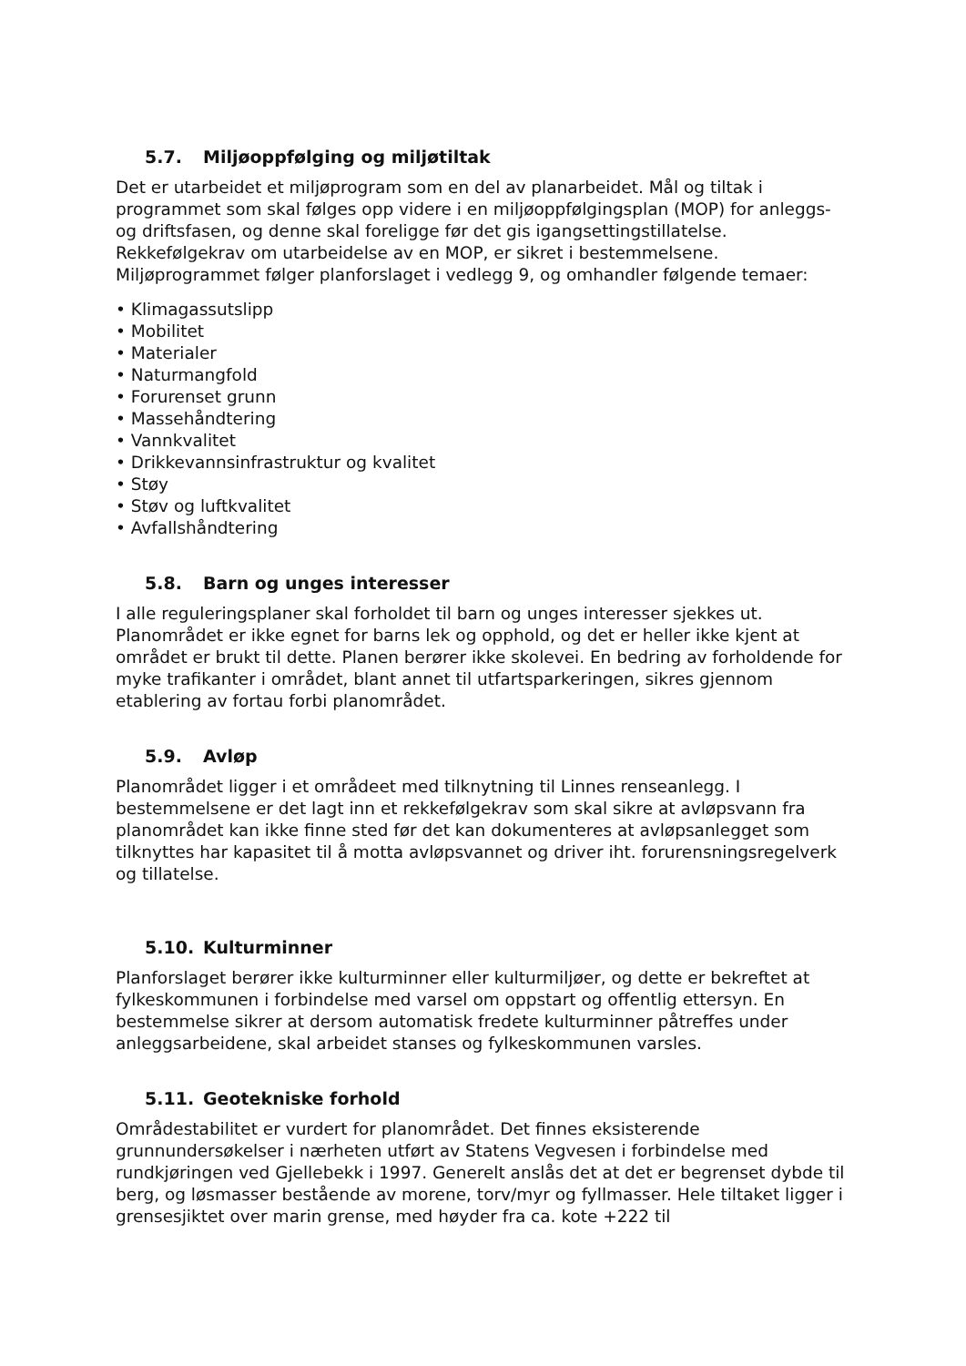5.7. Miljøoppfølging og miljøtiltak
Det er utarbeidet et miljøprogram som en del av planarbeidet. Mål og tiltak i programmet som skal følges opp videre i en miljøoppfølgingsplan (MOP) for anleggs- og driftsfasen, og denne skal foreligge før det gis igangsettingstillatelse. Rekkefølgekrav om utarbeidelse av en MOP, er sikret i bestemmelsene. Miljøprogrammet følger planforslaget i vedlegg 9, og omhandler følgende temaer:
• Klimagassutslipp
• Mobilitet
• Materialer
• Naturmangfold
• Forurenset grunn
• Massehåndtering
• Vannkvalitet
• Drikkevannsinfrastruktur og kvalitet
• Støy
• Støv og luftkvalitet
• Avfallshåndtering
5.8. Barn og unges interesser
I alle reguleringsplaner skal forholdet til barn og unges interesser sjekkes ut. Planområdet er ikke egnet for barns lek og opphold, og det er heller ikke kjent at området er brukt til dette. Planen berører ikke skolevei. En bedring av forholdende for myke trafikanter i området, blant annet til utfartsparkeringen, sikres gjennom etablering av fortau forbi planområdet.
5.9. Avløp
Planområdet ligger i et områdeet med tilknytning til Linnes renseanlegg. I bestemmelsene er det lagt inn et rekkefølgekrav som skal sikre at avløpsvann fra planområdet kan ikke finne sted før det kan dokumenteres at avløpsanlegget som tilknyttes har kapasitet til å motta avløpsvannet og driver iht. forurensningsregelverk og tillatelse.
5.10. Kulturminner
Planforslaget berører ikke kulturminner eller kulturmiljøer, og dette er bekreftet at fylkeskommunen i forbindelse med varsel om oppstart og offentlig ettersyn. En bestemmelse sikrer at dersom automatisk fredete kulturminner påtreffes under anleggsarbeidene, skal arbeidet stanses og fylkeskommunen varsles.
5.11. Geotekniske forhold
Områdestabilitet er vurdert for planområdet. Det finnes eksisterende grunnundersøkelser i nærheten utført av Statens Vegvesen i forbindelse med rundkjøringen ved Gjellebekk i 1997. Generelt anslås det at det er begrenset dybde til berg, og løsmasser bestående av morene, torv/myr og fyllmasser. Hele tiltaket ligger i grensesjiktet over marin grense, med høyder fra ca. kote +222 til